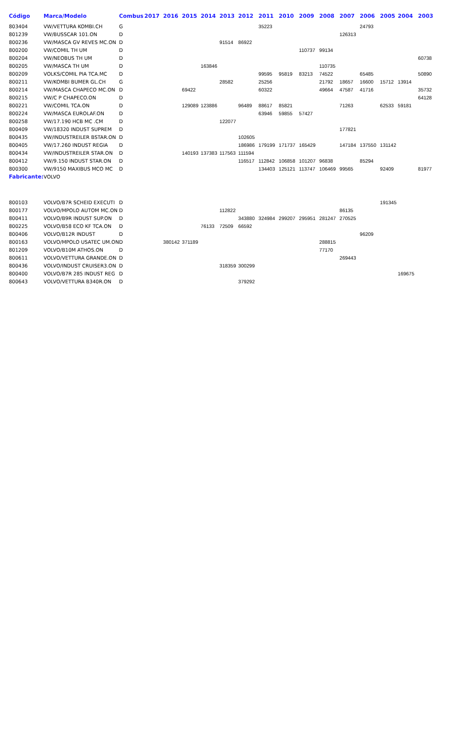| Código | Marca/Modelo | Combus | 2017 | 2016 | 2015 | 2014 | 2013 | 2012 | 2011 | 2010 | 2009 | 2008 | 2007 | 2006 | 2005 | 2004 | 2003 |
| --- | --- | --- | --- | --- | --- | --- | --- | --- | --- | --- | --- | --- | --- | --- | --- | --- | --- |
| 803404 | VW/VETTURA KOMBI.CH | G | | | | | | | 35223 | | | | | 24793 | | | |
| 801239 | VW/BUSSCAR 101.ON | D | | | | | | | | | | | 126313 | | | | |
| 800236 | VW/MASCA GV REVES MC.ON | D | | | | | 91514 | 86922 | | | | | | | | | |
| 800200 | VW/COMIL TH UM | D | | | | | | | | | 110737 | 99134 | | | | | |
| 800204 | VW/NEOBUS TH UM | D | | | | | | | | | | | | | | | 60738 |
| 800205 | VW/MASCA TH UM | D | | | | 163846 | | | | | | 110735 | | | | | |
| 800209 | VOLKS/COMIL PIA TCA.MC | D | | | | | | | 99595 | 95819 | 83213 | 74522 | | 65485 | | | 50890 |
| 800211 | VW/KOMBI BUMER GL.CH | G | | | | | 28582 | | 25256 | | | 21792 | 18657 | 16600 | 15712 | 13914 | |
| 800214 | VW/MASCA CHAPECO MC.ON | D | | | 69422 | | | | 60322 | | | 49664 | 47587 | 41716 | | | 35732 |
| 800215 | VW/C P CHAPECO.ON | D | | | | | | | | | | | | | | | 64128 |
| 800221 | VW/COMIL TCA.ON | D | | | 129089 | 123886 | | 96489 | 88617 | 85821 | | | 71263 | | 62533 | 59181 | |
| 800224 | VW/MASCA EUROLAF.ON | D | | | | | | | 63946 | 59855 | 57427 | | | | | | |
| 800258 | VW/17.190 HCB MC .CM | D | | | | | 122077 | | | | | | | | | | |
| 800409 | VW/18320 INDUST SUPREM | D | | | | | | | | | | | 177821 | | | | |
| 800435 | VW/INDUSTREILER BSTAR.ON | D | | | | | | 102605 | | | | | | | | | |
| 800405 | VW/17.260 INDUST REGIA | D | | | | | | 186986 | 179199 | 171737 | 165429 | | 147184 | 137550 | 131142 | | |
| 800434 | VW/INDUSTREILER STAR.ON | D | | | 140193 | 137383 | 117563 | 111594 | | | | | | | | | |
| 800412 | VW/9.150 INDUST STAR.ON | D | | | | | | 116517 | 112842 | 106858 | 101207 | 96838 | | 85294 | | | |
| 800300 | VW/9150 MAXIBUS MCO MC | D | | | | | | | 134403 | 125121 | 113747 | 106469 | 99565 | | 92409 | | 81977 |
| Fabricante: | VOLVO | | | | | | | | | | | | | | | | |
| 800103 | VOLVO/B7R SCHEID EXECUTI | D | | | | | | | | | | | | | 191345 | | |
| 800177 | VOLVO/MPOLO AUTOM MC.ON | D | | | | | 112822 | | | | | | 86135 | | | | |
| 800411 | VOLVO/B9R INDUST SUP.ON | D | | | | | | 343880 | 324984 | 299207 | 295951 | 281247 | 270525 | | | | |
| 800225 | VOLVO/B58 ECO KF TCA.ON | D | | | | 76133 | 72509 | 66592 | | | | | | | | | |
| 800406 | VOLVO/B12R INDUST | D | | | | | | | | | | | | 96209 | | | |
| 800163 | VOLVO/MPOLO USATEC UM.ON | D | | 380142 | 371189 | | | | | | | 288815 | | | | | |
| 801209 | VOLVO/B10M ATHOS.ON | D | | | | | | | | | | 77170 | | | | | |
| 800611 | VOLVO/VETTURA GRANDE.ON | D | | | | | | | | | | | 269443 | | | | |
| 800436 | VOLVO/INDUST CRUISER3.ON | D | | | | | 318359 | 300299 | | | | | | | | | |
| 800400 | VOLVO/B7R 285 INDUST REG | D | | | | | | | | | | | | | | 169675 | |
| 800643 | VOLVO/VETTURA B340R.ON | D | | | | | | 379292 | | | | | | | | | |